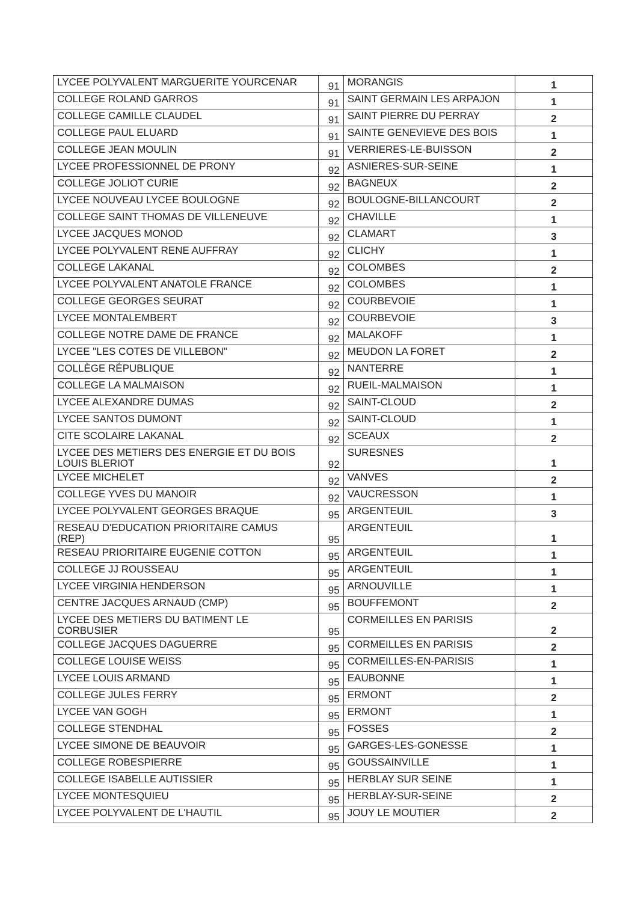| LYCEE POLYVALENT MARGUERITE YOURCENAR | 91 | MORANGIS | 1 |
| COLLEGE ROLAND GARROS | 91 | SAINT GERMAIN LES ARPAJON | 1 |
| COLLEGE CAMILLE CLAUDEL | 91 | SAINT PIERRE DU PERRAY | 2 |
| COLLEGE PAUL ELUARD | 91 | SAINTE GENEVIEVE DES BOIS | 1 |
| COLLEGE JEAN MOULIN | 91 | VERRIERES-LE-BUISSON | 2 |
| LYCEE PROFESSIONNEL DE PRONY | 92 | ASNIERES-SUR-SEINE | 1 |
| COLLEGE JOLIOT CURIE | 92 | BAGNEUX | 2 |
| LYCEE NOUVEAU LYCEE BOULOGNE | 92 | BOULOGNE-BILLANCOURT | 2 |
| COLLEGE SAINT THOMAS DE VILLENEUVE | 92 | CHAVILLE | 1 |
| LYCEE JACQUES MONOD | 92 | CLAMART | 3 |
| LYCEE POLYVALENT RENE AUFFRAY | 92 | CLICHY | 1 |
| COLLEGE LAKANAL | 92 | COLOMBES | 2 |
| LYCEE POLYVALENT ANATOLE FRANCE | 92 | COLOMBES | 1 |
| COLLEGE GEORGES SEURAT | 92 | COURBEVOIE | 1 |
| LYCEE MONTALEMBERT | 92 | COURBEVOIE | 3 |
| COLLEGE NOTRE DAME DE FRANCE | 92 | MALAKOFF | 1 |
| LYCEE "LES COTES DE VILLEBON" | 92 | MEUDON LA FORET | 2 |
| COLLÈGE RÉPUBLIQUE | 92 | NANTERRE | 1 |
| COLLEGE LA MALMAISON | 92 | RUEIL-MALMAISON | 1 |
| LYCEE ALEXANDRE DUMAS | 92 | SAINT-CLOUD | 2 |
| LYCEE SANTOS DUMONT | 92 | SAINT-CLOUD | 1 |
| CITE SCOLAIRE LAKANAL | 92 | SCEAUX | 2 |
| LYCEE DES METIERS DES ENERGIE ET DU BOIS LOUIS BLERIOT | 92 | SURESNES | 1 |
| LYCEE MICHELET | 92 | VANVES | 2 |
| COLLEGE YVES DU MANOIR | 92 | VAUCRESSON | 1 |
| LYCEE POLYVALENT GEORGES BRAQUE | 95 | ARGENTEUIL | 3 |
| RESEAU D'EDUCATION PRIORITAIRE CAMUS (REP) | 95 | ARGENTEUIL | 1 |
| RESEAU PRIORITAIRE EUGENIE COTTON | 95 | ARGENTEUIL | 1 |
| COLLEGE JJ ROUSSEAU | 95 | ARGENTEUIL | 1 |
| LYCEE VIRGINIA HENDERSON | 95 | ARNOUVILLE | 1 |
| CENTRE JACQUES ARNAUD (CMP) | 95 | BOUFFEMONT | 2 |
| LYCEE DES METIERS DU BATIMENT LE CORBUSIER | 95 | CORMEILLES EN PARISIS | 2 |
| COLLEGE JACQUES DAGUERRE | 95 | CORMEILLES EN PARISIS | 2 |
| COLLEGE LOUISE WEISS | 95 | CORMEILLES-EN-PARISIS | 1 |
| LYCEE LOUIS ARMAND | 95 | EAUBONNE | 1 |
| COLLEGE JULES FERRY | 95 | ERMONT | 2 |
| LYCEE VAN GOGH | 95 | ERMONT | 1 |
| COLLEGE STENDHAL | 95 | FOSSES | 2 |
| LYCEE SIMONE DE BEAUVOIR | 95 | GARGES-LES-GONESSE | 1 |
| COLLEGE ROBESPIERRE | 95 | GOUSSAINVILLE | 1 |
| COLLEGE ISABELLE AUTISSIER | 95 | HERBLAY SUR SEINE | 1 |
| LYCEE MONTESQUIEU | 95 | HERBLAY-SUR-SEINE | 2 |
| LYCEE POLYVALENT DE L'HAUTIL | 95 | JOUY LE MOUTIER | 2 |